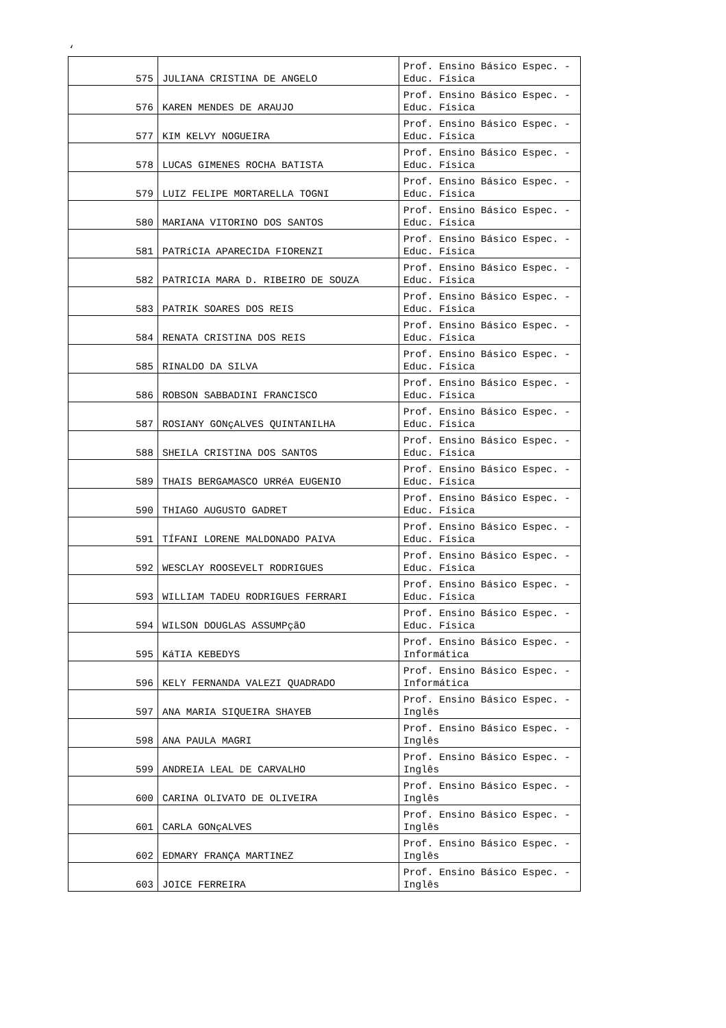‘
| 575 | JULIANA CRISTINA DE ANGELO | Prof. Ensino Básico Espec. - Educ. Física |
| 576 | KAREN MENDES DE ARAUJO | Prof. Ensino Básico Espec. - Educ. Física |
| 577 | KIM KELVY NOGUEIRA | Prof. Ensino Básico Espec. - Educ. Física |
| 578 | LUCAS GIMENES ROCHA BATISTA | Prof. Ensino Básico Espec. - Educ. Física |
| 579 | LUIZ FELIPE MORTARELLA TOGNI | Prof. Ensino Básico Espec. - Educ. Física |
| 580 | MARIANA VITORINO DOS SANTOS | Prof. Ensino Básico Espec. - Educ. Física |
| 581 | PATRíCIA APARECIDA FIORENZI | Prof. Ensino Básico Espec. - Educ. Física |
| 582 | PATRICIA MARA D. RIBEIRO DE SOUZA | Prof. Ensino Básico Espec. - Educ. Física |
| 583 | PATRIK SOARES DOS REIS | Prof. Ensino Básico Espec. - Educ. Física |
| 584 | RENATA CRISTINA DOS REIS | Prof. Ensino Básico Espec. - Educ. Física |
| 585 | RINALDO DA SILVA | Prof. Ensino Básico Espec. - Educ. Física |
| 586 | ROBSON SABBADINI FRANCISCO | Prof. Ensino Básico Espec. - Educ. Física |
| 587 | ROSIANY GONçALVES QUINTANILHA | Prof. Ensino Básico Espec. - Educ. Física |
| 588 | SHEILA CRISTINA DOS SANTOS | Prof. Ensino Básico Espec. - Educ. Física |
| 589 | THAIS BERGAMASCO URRéA EUGENIO | Prof. Ensino Básico Espec. - Educ. Física |
| 590 | THIAGO AUGUSTO GADRET | Prof. Ensino Básico Espec. - Educ. Física |
| 591 | TÍFANI LORENE MALDONADO PAIVA | Prof. Ensino Básico Espec. - Educ. Física |
| 592 | WESCLAY ROOSEVELT RODRIGUES | Prof. Ensino Básico Espec. - Educ. Física |
| 593 | WILLIAM TADEU RODRIGUES FERRARI | Prof. Ensino Básico Espec. - Educ. Física |
| 594 | WILSON DOUGLAS ASSUMPçãO | Prof. Ensino Básico Espec. - Educ. Física |
| 595 | KáTIA KEBEDYS | Prof. Ensino Básico Espec. - Informática |
| 596 | KELY FERNANDA VALEZI QUADRADO | Prof. Ensino Básico Espec. - Informática |
| 597 | ANA MARIA SIQUEIRA SHAYEB | Prof. Ensino Básico Espec. - Inglês |
| 598 | ANA PAULA MAGRI | Prof. Ensino Básico Espec. - Inglês |
| 599 | ANDREIA LEAL DE CARVALHO | Prof. Ensino Básico Espec. - Inglês |
| 600 | CARINA OLIVATO DE OLIVEIRA | Prof. Ensino Básico Espec. - Inglês |
| 601 | CARLA GONçALVES | Prof. Ensino Básico Espec. - Inglês |
| 602 | EDMARY FRANÇA MARTINEZ | Prof. Ensino Básico Espec. - Inglês |
| 603 | JOICE FERREIRA | Prof. Ensino Básico Espec. - Inglês |